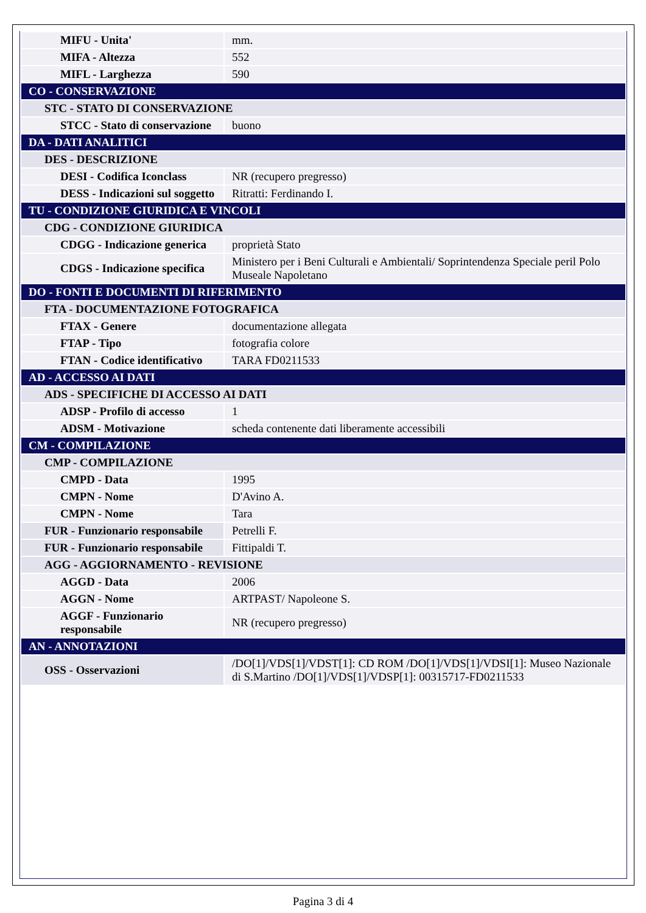| MIFU - Unita' | mm. |
| MIFA - Altezza | 552 |
| MIFL - Larghezza | 590 |
| CO - CONSERVAZIONE | |
| STC - STATO DI CONSERVAZIONE | |
| STCC - Stato di conservazione | buono |
| DA - DATI ANALITICI | |
| DES - DESCRIZIONE | |
| DESI - Codifica Iconclass | NR (recupero pregresso) |
| DESS - Indicazioni sul soggetto | Ritratti: Ferdinando I. |
| TU - CONDIZIONE GIURIDICA E VINCOLI | |
| CDG - CONDIZIONE GIURIDICA | |
| CDGG - Indicazione generica | proprietà Stato |
| CDGS - Indicazione specifica | Ministero per i Beni Culturali e Ambientali/ Soprintendenza Speciale peril Polo Museale Napoletano |
| DO - FONTI E DOCUMENTI DI RIFERIMENTO | |
| FTA - DOCUMENTAZIONE FOTOGRAFICA | |
| FTAX - Genere | documentazione allegata |
| FTAP - Tipo | fotografia colore |
| FTAN - Codice identificativo | TARA FD0211533 |
| AD - ACCESSO AI DATI | |
| ADS - SPECIFICHE DI ACCESSO AI DATI | |
| ADSP - Profilo di accesso | 1 |
| ADSM - Motivazione | scheda contenente dati liberamente accessibili |
| CM - COMPILAZIONE | |
| CMP - COMPILAZIONE | |
| CMPD - Data | 1995 |
| CMPN - Nome | D'Avino A. |
| CMPN - Nome | Tara |
| FUR - Funzionario responsabile | Petrelli F. |
| FUR - Funzionario responsabile | Fittipaldi T. |
| AGG - AGGIORNAMENTO - REVISIONE | |
| AGGD - Data | 2006 |
| AGGN - Nome | ARTPAST/ Napoleone S. |
| AGGF - Funzionario responsabile | NR (recupero pregresso) |
| AN - ANNOTAZIONI | |
| OSS - Osservazioni | /DO[1]/VDS[1]/VDST[1]: CD ROM /DO[1]/VDS[1]/VDSI[1]: Museo Nazionale di S.Martino /DO[1]/VDS[1]/VDSP[1]: 00315717-FD0211533 |
Pagina 3 di 4